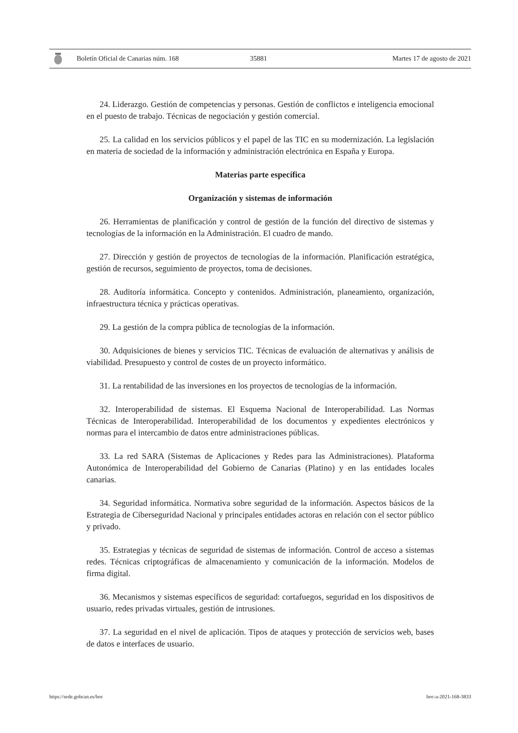Boletín Oficial de Canarias núm. 168 35881 Martes 17 de agosto de 2021
24. Liderazgo. Gestión de competencias y personas. Gestión de conflictos e inteligencia emocional en el puesto de trabajo. Técnicas de negociación y gestión comercial.
25. La calidad en los servicios públicos y el papel de las TIC en su modernización. La legislación en materia de sociedad de la información y administración electrónica en España y Europa.
Materias parte específica
Organización y sistemas de información
26. Herramientas de planificación y control de gestión de la función del directivo de sistemas y tecnologías de la información en la Administración. El cuadro de mando.
27. Dirección y gestión de proyectos de tecnologías de la información. Planificación estratégica, gestión de recursos, seguimiento de proyectos, toma de decisiones.
28. Auditoría informática. Concepto y contenidos. Administración, planeamiento, organización, infraestructura técnica y prácticas operativas.
29. La gestión de la compra pública de tecnologías de la información.
30. Adquisiciones de bienes y servicios TIC. Técnicas de evaluación de alternativas y análisis de viabilidad. Presupuesto y control de costes de un proyecto informático.
31. La rentabilidad de las inversiones en los proyectos de tecnologías de la información.
32. Interoperabilidad de sistemas. El Esquema Nacional de Interoperabilidad. Las Normas Técnicas de Interoperabilidad. Interoperabilidad de los documentos y expedientes electrónicos y normas para el intercambio de datos entre administraciones públicas.
33. La red SARA (Sistemas de Aplicaciones y Redes para las Administraciones). Plataforma Autonómica de Interoperabilidad del Gobierno de Canarias (Platino) y en las entidades locales canarias.
34. Seguridad informática. Normativa sobre seguridad de la información. Aspectos básicos de la Estrategia de Ciberseguridad Nacional y principales entidades actoras en relación con el sector público y privado.
35. Estrategias y técnicas de seguridad de sistemas de información. Control de acceso a sistemas redes. Técnicas criptográficas de almacenamiento y comunicación de la información. Modelos de firma digital.
36. Mecanismos y sistemas específicos de seguridad: cortafuegos, seguridad en los dispositivos de usuario, redes privadas virtuales, gestión de intrusiones.
37. La seguridad en el nivel de aplicación. Tipos de ataques y protección de servicios web, bases de datos e interfaces de usuario.
https://sede.gobcan.es/boc boc-a-2021-168-3833